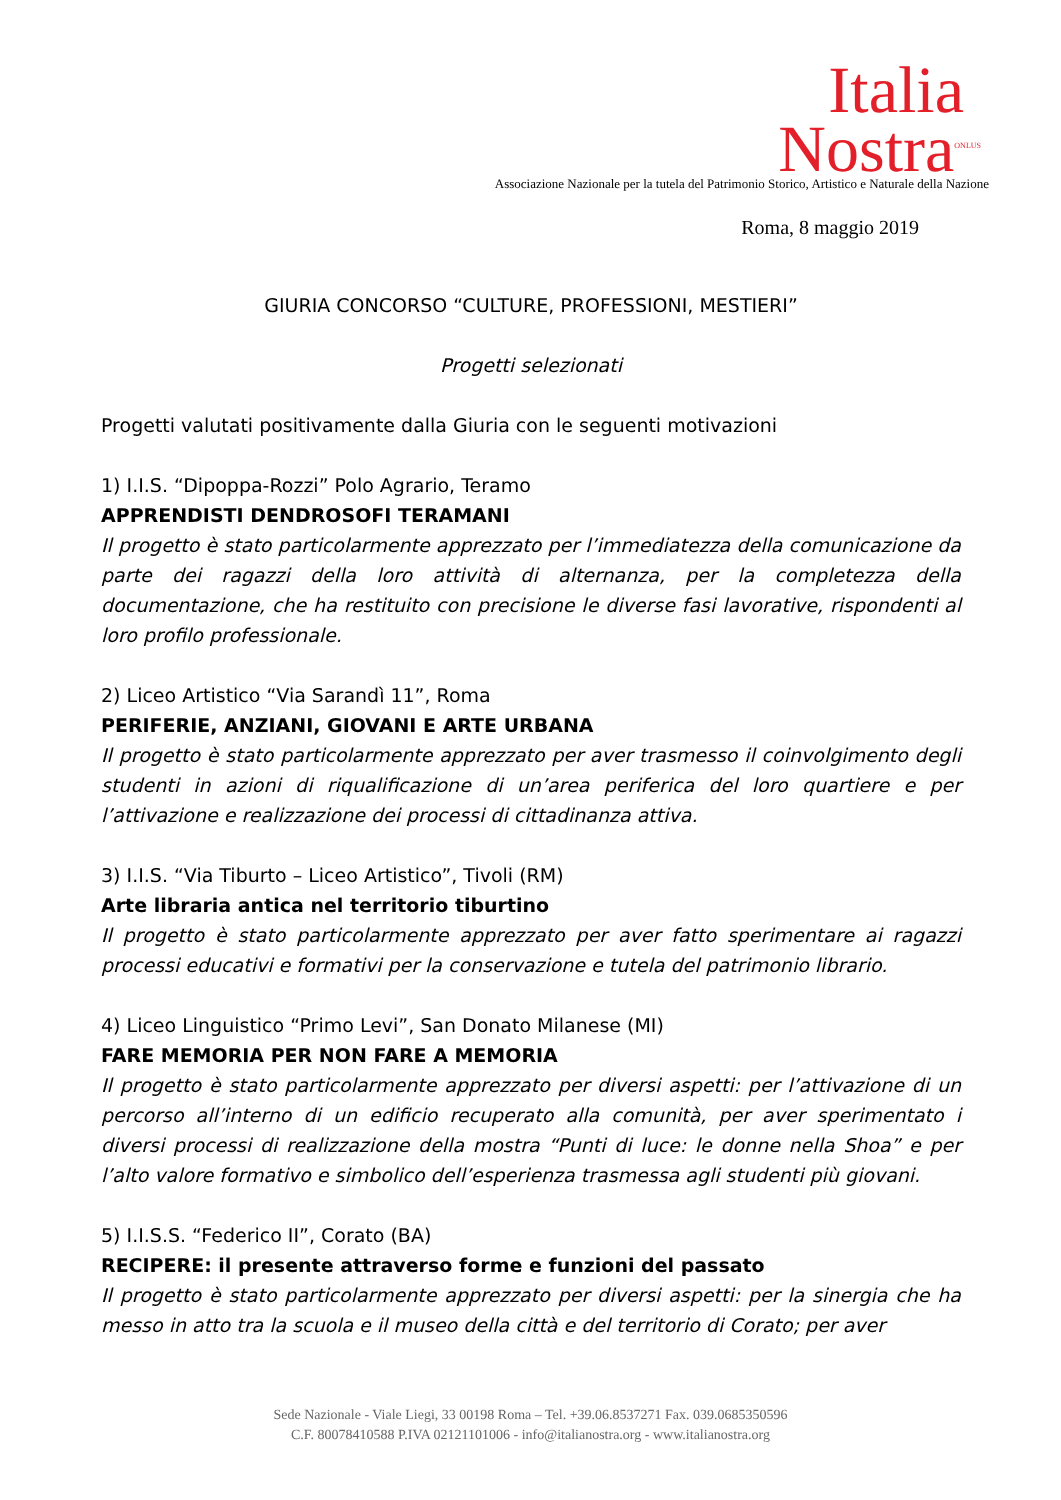Italia
Nostra<sup>ONLUS</sup>
Associazione Nazionale per la tutela del Patrimonio Storico, Artistico e Naturale della Nazione
Roma, 8 maggio 2019
GIURIA CONCORSO “CULTURE, PROFESSIONI, MESTIERI”
Progetti selezionati
Progetti valutati positivamente dalla Giuria con le seguenti motivazioni
1) I.I.S. “Dipoppa-Rozzi” Polo Agrario, Teramo
APPRENDISTI DENDROSOFI TERAMANI
Il progetto è stato particolarmente apprezzato per l’immediatezza della comunicazione da parte dei ragazzi della loro attività di alternanza, per la completezza della documentazione, che ha restituito con precisione le diverse fasi lavorative, rispondenti al loro profilo professionale.
2) Liceo Artistico “Via Sarandì 11”, Roma
PERIFERIE, ANZIANI, GIOVANI E ARTE URBANA
Il progetto è stato particolarmente apprezzato per aver trasmesso il coinvolgimento degli studenti in azioni di riqualificazione di un’area periferica del loro quartiere e per l’attivazione e realizzazione dei processi di cittadinanza attiva.
3) I.I.S. “Via Tiburto – Liceo Artistico”, Tivoli (RM)
Arte libraria antica nel territorio tiburtino
Il progetto è stato particolarmente apprezzato per aver fatto sperimentare ai ragazzi processi educativi e formativi per la conservazione e tutela del patrimonio librario.
4) Liceo Linguistico “Primo Levi”, San Donato Milanese (MI)
FARE MEMORIA PER NON FARE A MEMORIA
Il progetto è stato particolarmente apprezzato per diversi aspetti: per l’attivazione di un percorso all’interno di un edificio recuperato alla comunità, per aver sperimentato i diversi processi di realizzazione della mostra “Punti di luce: le donne nella Shoa” e per l’alto valore formativo e simbolico dell’esperienza trasmessa agli studenti più giovani.
5) I.I.S.S. “Federico II”, Corato (BA)
RECIPERE: il presente attraverso forme e funzioni del passato
Il progetto è stato particolarmente apprezzato per diversi aspetti: per la sinergia che ha messo in atto tra la scuola e il museo della città e del territorio di Corato; per aver
Sede Nazionale - Viale Liegi, 33 00198 Roma – Tel. +39.06.8537271 Fax. 039.0685350596
C.F. 80078410588 P.IVA 02121101006 - info@italianostra.org - www.italianostra.org